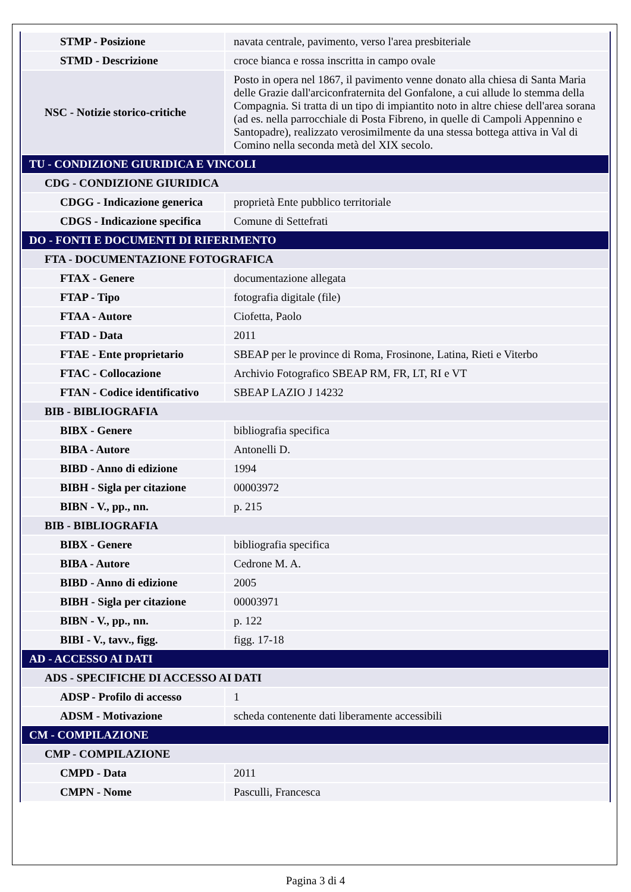| STMP - Posizione | navata centrale, pavimento, verso l'area presbiteriale |
| STMD - Descrizione | croce bianca e rossa inscritta in campo ovale |
| NSC - Notizie storico-critiche | Posto in opera nel 1867, il pavimento venne donato alla chiesa di Santa Maria delle Grazie dall'arciconfraternita del Gonfalone, a cui allude lo stemma della Compagnia. Si tratta di un tipo di impiantito noto in altre chiese dell'area sorana (ad es. nella parrocchiale di Posta Fibreno, in quelle di Campoli Appennino e Santopadre), realizzato verosimilmente da una stessa bottega attiva in Val di Comino nella seconda metà del XIX secolo. |
| TU - CONDIZIONE GIURIDICA E VINCOLI | |
| CDG - CONDIZIONE GIURIDICA | |
| CDGG - Indicazione generica | proprietà Ente pubblico territoriale |
| CDGS - Indicazione specifica | Comune di Settefrati |
| DO - FONTI E DOCUMENTI DI RIFERIMENTO | |
| FTA - DOCUMENTAZIONE FOTOGRAFICA | |
| FTAX - Genere | documentazione allegata |
| FTAP - Tipo | fotografia digitale (file) |
| FTAA - Autore | Ciofetta, Paolo |
| FTAD - Data | 2011 |
| FTAE - Ente proprietario | SBEAP per le province di Roma, Frosinone, Latina, Rieti e Viterbo |
| FTAC - Collocazione | Archivio Fotografico SBEAP RM, FR, LT, RI e VT |
| FTAN - Codice identificativo | SBEAP LAZIO J 14232 |
| BIB - BIBLIOGRAFIA | |
| BIBX - Genere | bibliografia specifica |
| BIBA - Autore | Antonelli D. |
| BIBD - Anno di edizione | 1994 |
| BIBH - Sigla per citazione | 00003972 |
| BIBN - V., pp., nn. | p. 215 |
| BIB - BIBLIOGRAFIA | |
| BIBX - Genere | bibliografia specifica |
| BIBA - Autore | Cedrone M. A. |
| BIBD - Anno di edizione | 2005 |
| BIBH - Sigla per citazione | 00003971 |
| BIBN - V., pp., nn. | p. 122 |
| BIBI - V., tavv., figg. | figg. 17-18 |
| AD - ACCESSO AI DATI | |
| ADS - SPECIFICHE DI ACCESSO AI DATI | |
| ADSP - Profilo di accesso | 1 |
| ADSM - Motivazione | scheda contenente dati liberamente accessibili |
| CM - COMPILAZIONE | |
| CMP - COMPILAZIONE | |
| CMPD - Data | 2011 |
| CMPN - Nome | Pasculli, Francesca |
Pagina 3 di 4